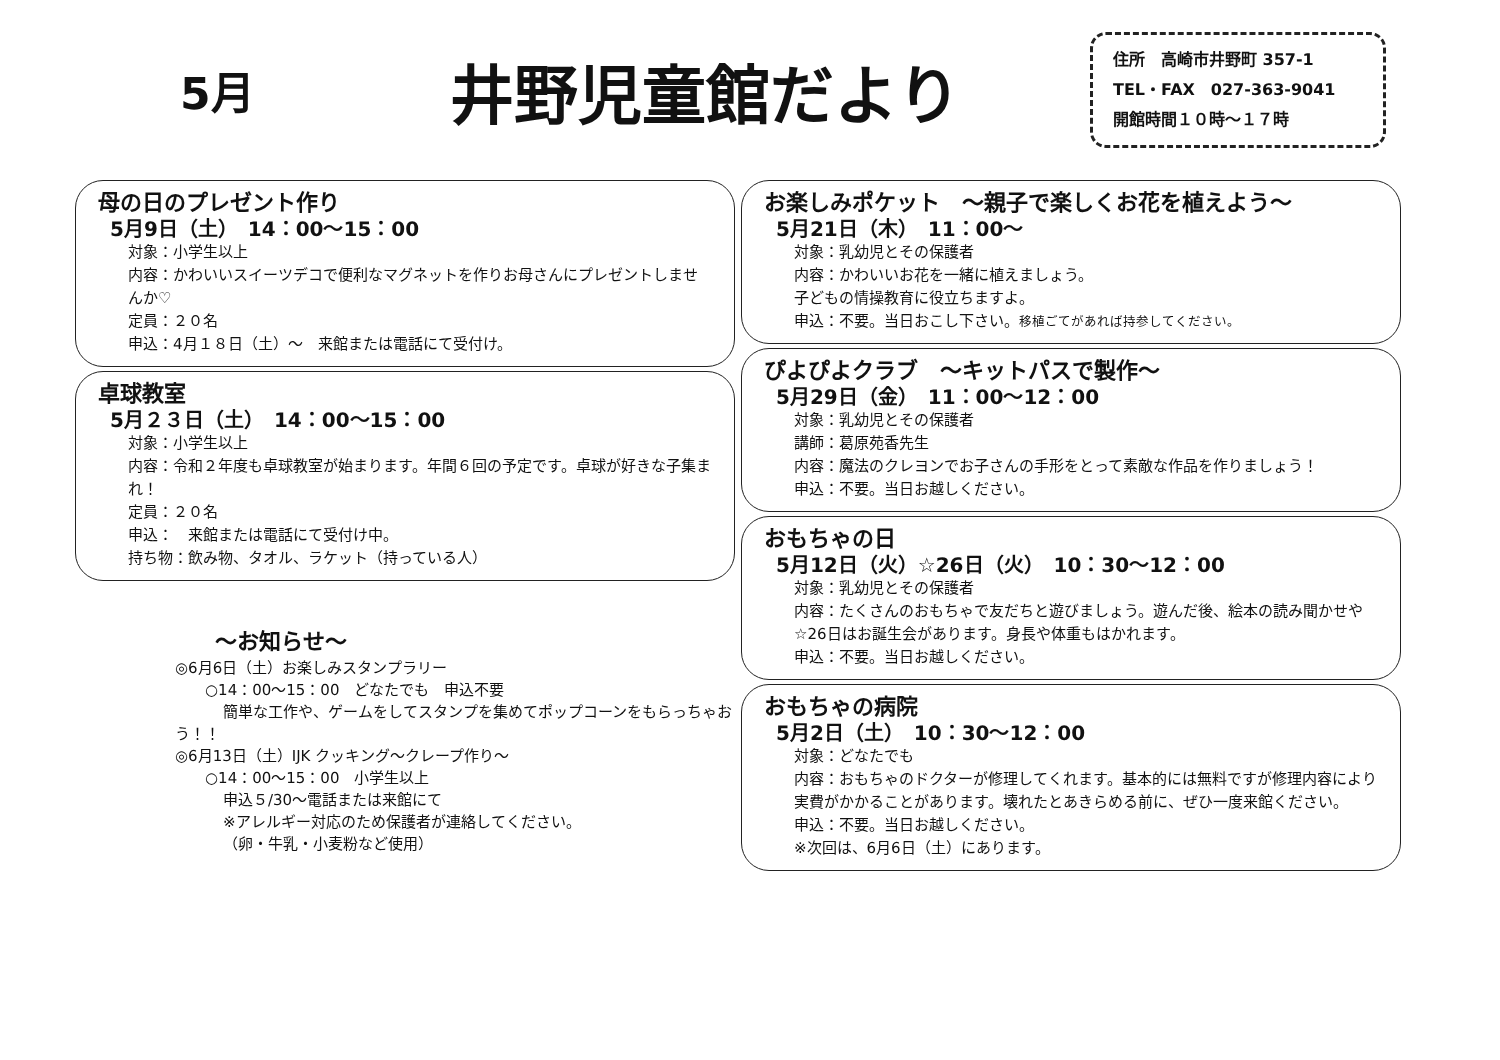5月
井野児童館だより
住所　高崎市井野町 357-1
TEL・FAX　027-363-9041
開館時間１０時～１７時
母の日のプレゼント作り
5月9日（土）　14：00～15：00
対象：小学生以上
内容：かわいいスイーツデコで便利なマグネットを作りお母さんにプレゼントしませんか♡
定員：２０名
申込：4月１８日（土）～　来館または電話にて受付け。
卓球教室
5月２３日（土）　14：00～15：00
対象：小学生以上
内容：令和２年度も卓球教室が始まります。年間６回の予定です。卓球が好きな子集まれ！
定員：２０名
申込：　来館または電話にて受付け中。
持ち物：飲み物、タオル、ラケット（持っている人）
～お知らせ～
◎6月6日（土）お楽しみスタンプラリー
○14：00～15：00　どなたでも　申込不要
簡単な工作や、ゲームをしてスタンプを集めてポップコーンをもらっちゃおう！！
◎6月13日（土）IJK クッキング～クレープ作り～
○14：00～15：00　小学生以上
申込５/30～電話または来館にて
※アレルギー対応のため保護者が連絡してください。
（卵・牛乳・小麦粉など使用）
お楽しみポケット　～親子で楽しくお花を植えよう～
5月21日（木）　11：00～
対象：乳幼児とその保護者
内容：かわいいお花を一緒に植えましょう。
子どもの情操教育に役立ちますよ。
申込：不要。当日おこし下さい。移植ごてがあれば持参してください。
ぴよぴよクラブ　～キットパスで製作～
5月29日（金）　11：00～12：00
対象：乳幼児とその保護者
講師：葛原苑香先生
内容：魔法のクレヨンでお子さんの手形をとって素敵な作品を作りましょう！
申込：不要。当日お越しください。
おもちゃの日
5月12日（火）☆26日（火）　10：30～12：00
対象：乳幼児とその保護者
内容：たくさんのおもちゃで友だちと遊びましょう。遊んだ後、絵本の読み聞かせや☆26日はお誕生会があります。身長や体重もはかれます。
申込：不要。当日お越しください。
おもちゃの病院
5月2日（土）　10：30～12：00
対象：どなたでも
内容：おもちゃのドクターが修理してくれます。基本的には無料ですが修理内容により実費がかかることがあります。壊れたとあきらめる前に、ぜひ一度来館ください。
申込：不要。当日お越しください。
※次回は、6月6日（土）にあります。